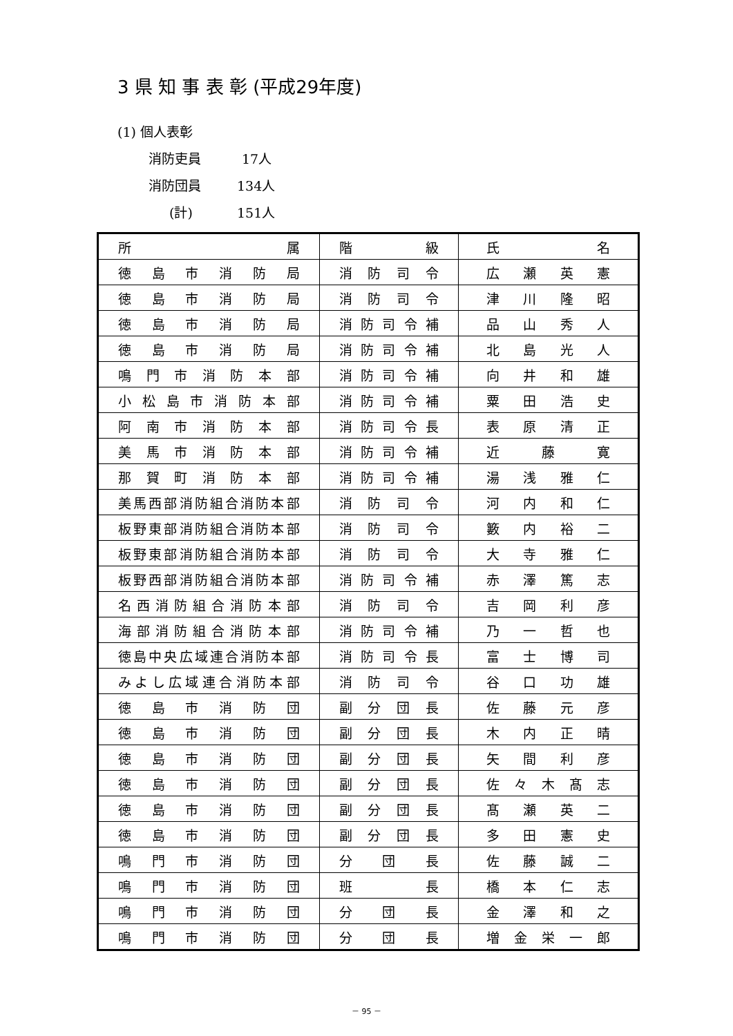3 県 知 事 表 彰 (平成29年度)
(1) 個人表彰
消防吏員 17人
消防団員 134人
(計) 151人
| 所 属 | 階 級 | 氏 名 |
| --- | --- | --- |
| 徳 島 市 消 防 局 | 消 防 司 令 | 広 瀬 英 憲 |
| 徳 島 市 消 防 局 | 消 防 司 令 | 津 川 隆 昭 |
| 徳 島 市 消 防 局 | 消 防 司 令 補 | 品 山 秀 人 |
| 徳 島 市 消 防 局 | 消 防 司 令 補 | 北 島 光 人 |
| 鳴 門 市 消 防 本 部 | 消 防 司 令 補 | 向 井 和 雄 |
| 小 松 島 市 消 防 本 部 | 消 防 司 令 補 | 粟 田 浩 史 |
| 阿 南 市 消 防 本 部 | 消 防 司 令 長 | 表 原 清 正 |
| 美 馬 市 消 防 本 部 | 消 防 司 令 補 | 近 藤 寛 |
| 那 賀 町 消 防 本 部 | 消 防 司 令 補 | 湯 浅 雅 仁 |
| 美馬西部消防組合消防本部 | 消 防 司 令 | 河 内 和 仁 |
| 板野東部消防組合消防本部 | 消 防 司 令 | 籔 内 裕 二 |
| 板野東部消防組合消防本部 | 消 防 司 令 | 大 寺 雅 仁 |
| 板野西部消防組合消防本部 | 消 防 司 令 補 | 赤 澤 篤 志 |
| 名 西 消 防 組 合 消 防 本 部 | 消 防 司 令 | 吉 岡 利 彦 |
| 海 部 消 防 組 合 消 防 本 部 | 消 防 司 令 補 | 乃 一 哲 也 |
| 徳島中央広域連合消防本部 | 消 防 司 令 長 | 富 士 博 司 |
| みよし広域連合消防本部 | 消 防 司 令 | 谷 口 功 雄 |
| 徳 島 市 消 防 団 | 副 分 団 長 | 佐 藤 元 彦 |
| 徳 島 市 消 防 団 | 副 分 団 長 | 木 内 正 晴 |
| 徳 島 市 消 防 団 | 副 分 団 長 | 矢 間 利 彦 |
| 徳 島 市 消 防 団 | 副 分 団 長 | 佐 々 木 髙 志 |
| 徳 島 市 消 防 団 | 副 分 団 長 | 髙 瀬 英 二 |
| 徳 島 市 消 防 団 | 副 分 団 長 | 多 田 憲 史 |
| 鳴 門 市 消 防 団 | 分 団 長 | 佐 藤 誠 二 |
| 鳴 門 市 消 防 団 | 班 長 | 橋 本 仁 志 |
| 鳴 門 市 消 防 団 | 分 団 長 | 金 澤 和 之 |
| 鳴 門 市 消 防 団 | 分 団 長 | 増 金 栄 一 郎 |
－ 95 －